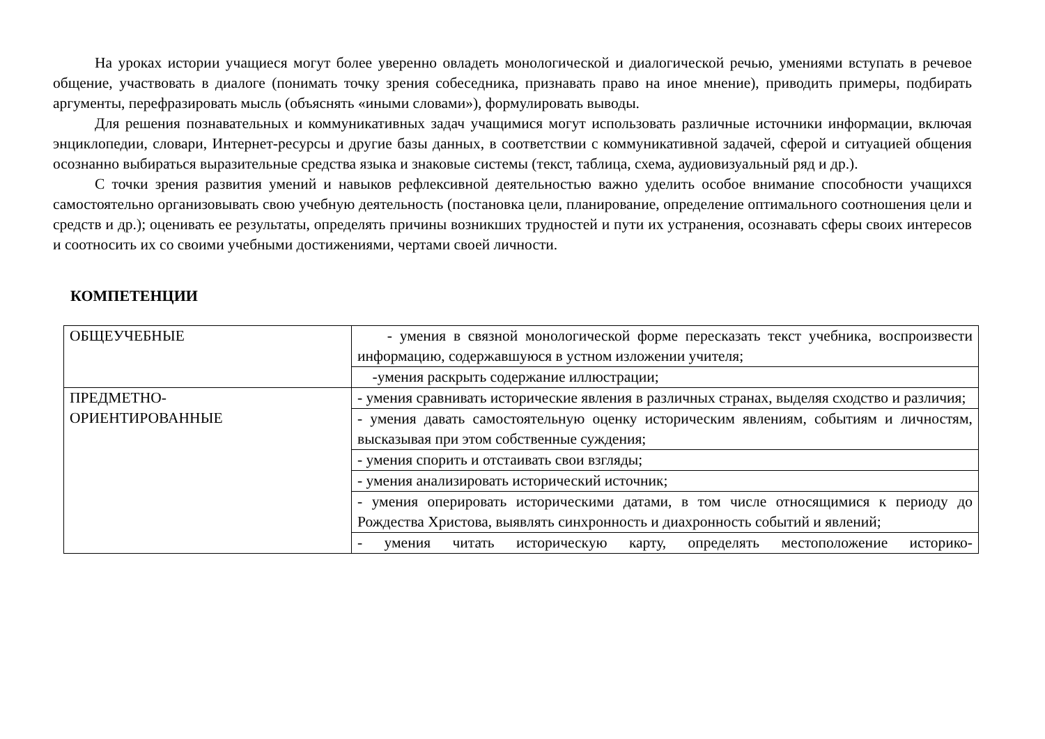На уроках истории учащиеся могут более уверенно овладеть монологической и диалогической речью, умениями вступать в речевое общение, участвовать в диалоге (понимать точку зрения собеседника, признавать право на иное мнение), приводить примеры, подбирать аргументы, перефразировать мысль (объяснять «иными словами»), формулировать выводы.
Для решения познавательных и коммуникативных задач учащимися могут использовать различные источники информации, включая энциклопедии, словари, Интернет-ресурсы и другие базы данных, в соответствии с коммуникативной задачей, сферой и ситуацией общения осознанно выбираться выразительные средства языка и знаковые системы (текст, таблица, схема, аудиовизуальный ряд и др.).
С точки зрения развития умений и навыков рефлексивной деятельностью важно уделить особое внимание способности учащихся самостоятельно организовывать свою учебную деятельность (постановка цели, планирование, определение оптимального соотношения цели и средств и др.); оценивать ее результаты, определять причины возникших трудностей и пути их устранения, осознавать сферы своих интересов и соотносить их со своими учебными достижениями, чертами своей личности.
КОМПЕТЕНЦИИ
| ОБЩЕУЧЕБНЫЕ | - умения в связной монологической форме пересказать текст учебника, воспроизвести информацию, содержавшуюся в устном изложении учителя; |
| | -умения раскрыть содержание иллюстрации; |
| ПРЕДМЕТНО- ОРИЕНТИРОВАННЫЕ | - умения сравнивать исторические явления в различных странах, выделяя сходство и различия; |
| | - умения давать самостоятельную оценку историческим явлениям, событиям и личностям, высказывая при этом собственные суждения; |
| | - умения спорить и отстаивать свои взгляды; |
| | - умения анализировать исторический источник; |
| | - умения оперировать историческими датами, в том числе относящимися к периоду до Рождества Христова, выявлять синхронность и диахронность событий и явлений; |
| | - умения читать историческую карту, определять местоположение историко- |